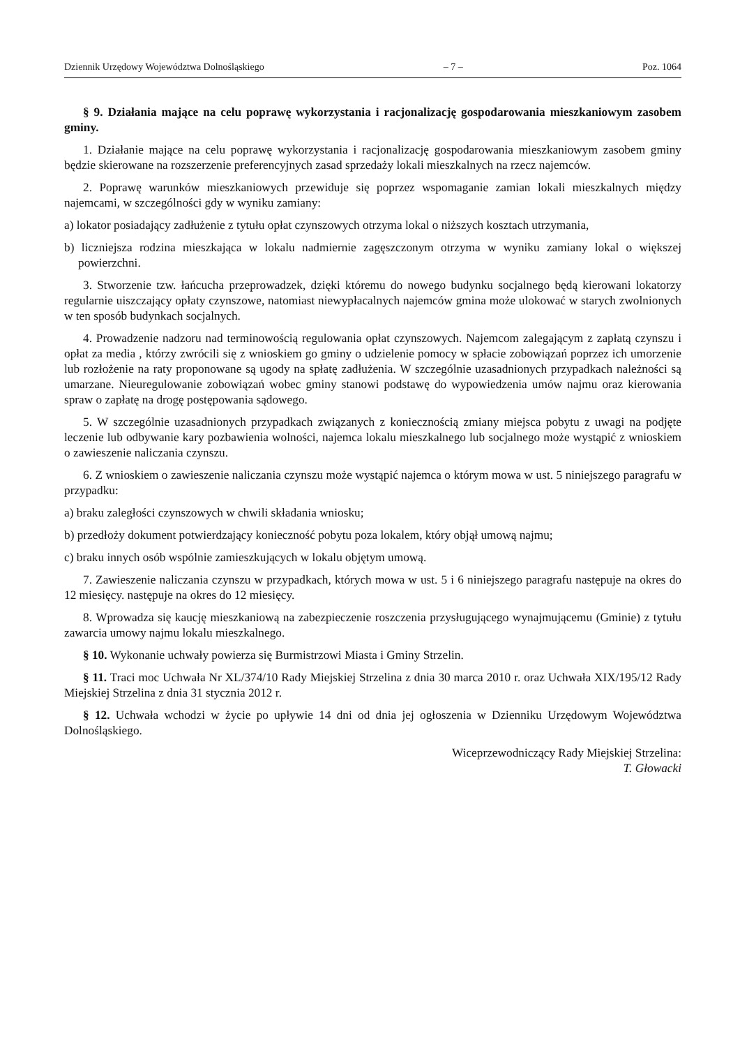Dziennik Urzędowy Województwa Dolnośląskiego – 7 – Poz. 1064
§ 9. Działania mające na celu poprawę wykorzystania i racjonalizację gospodarowania mieszkaniowym zasobem gminy.
1. Działanie mające na celu poprawę wykorzystania i racjonalizację gospodarowania mieszkaniowym zasobem gminy będzie skierowane na rozszerzenie preferencyjnych zasad sprzedaży lokali mieszkalnych na rzecz najemców.
2. Poprawę warunków mieszkaniowych przewiduje się poprzez wspomaganie zamian lokali mieszkalnych między najemcami, w szczególności gdy w wyniku zamiany:
a) lokator posiadający zadłużenie z tytułu opłat czynszowych otrzyma lokal o niższych kosztach utrzymania,
b) liczniejsza rodzina mieszkająca w lokalu nadmiernie zagęszczonym otrzyma w wyniku zamiany lokal o większej powierzchni.
3. Stworzenie tzw. łańcucha przeprowadzek, dzięki któremu do nowego budynku socjalnego będą kierowani lokatorzy regularnie uiszczający opłaty czynszowe, natomiast niewypłacalnych najemców gmina może ulokować w starych zwolnionych w ten sposób budynkach socjalnych.
4. Prowadzenie nadzoru nad terminowością regulowania opłat czynszowych. Najemcom zalegającym z zapłatą czynszu i opłat za media , którzy zwrócili się z wnioskiem go gminy o udzielenie pomocy w spłacie zobowiązań poprzez ich umorzenie lub rozłożenie na raty proponowane są ugody na spłatę zadłużenia. W szczególnie uzasadnionych przypadkach należności są umarzane. Nieuregulowanie zobowiązań wobec gminy stanowi podstawę do wypowiedzenia umów najmu oraz kierowania spraw o zapłatę na drogę postępowania sądowego.
5. W szczególnie uzasadnionych przypadkach związanych z koniecznością zmiany miejsca pobytu z uwagi na podjęte leczenie lub odbywanie kary pozbawienia wolności, najemca lokalu mieszkalnego lub socjalnego może wystąpić z wnioskiem o zawieszenie naliczania czynszu.
6. Z wnioskiem o zawieszenie naliczania czynszu może wystąpić najemca o którym mowa w ust. 5 niniejszego paragrafu w przypadku:
a) braku zaległości czynszowych w chwili składania wniosku;
b) przedłoży dokument potwierdzający konieczność pobytu poza lokalem, który objął umową najmu;
c) braku innych osób wspólnie zamieszkujących w lokalu objętym umową.
7. Zawieszenie naliczania czynszu w przypadkach, których mowa w ust. 5 i 6 niniejszego paragrafu następuje na okres do 12 miesięcy. następuje na okres do 12 miesięcy.
8. Wprowadza się kaucję mieszkaniową na zabezpieczenie roszczenia przysługującego wynajmującemu (Gminie) z tytułu zawarcia umowy najmu lokalu mieszkalnego.
§ 10. Wykonanie uchwały powierza się Burmistrzowi Miasta i Gminy Strzelin.
§ 11. Traci moc Uchwała Nr XL/374/10 Rady Miejskiej Strzelina z dnia 30 marca 2010 r. oraz Uchwała XIX/195/12 Rady Miejskiej Strzelina z dnia 31 stycznia 2012 r.
§ 12. Uchwała wchodzi w życie po upływie 14 dni od dnia jej ogłoszenia w Dzienniku Urzędowym Województwa Dolnośląskiego.
Wiceprzewodniczący Rady Miejskiej Strzelina:
T. Głowacki